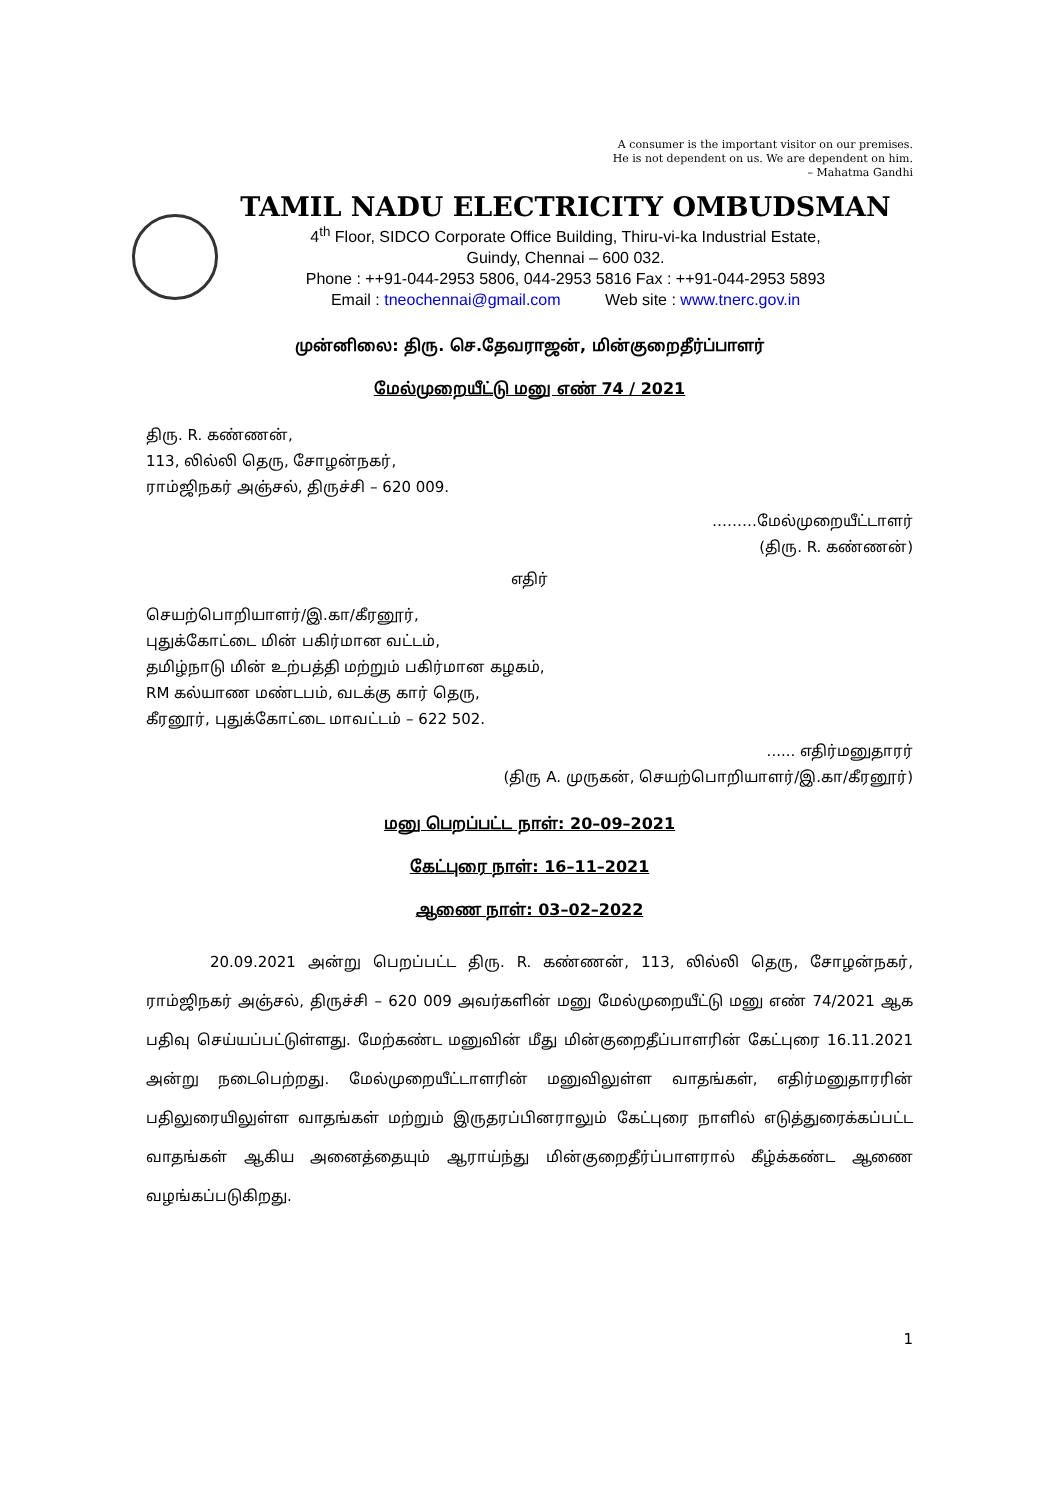A consumer is the important visitor on our premises.
He is not dependent on us. We are dependent on him.
– Mahatma Gandhi
TAMIL NADU ELECTRICITY OMBUDSMAN
4<sup>th</sup> Floor, SIDCO Corporate Office Building, Thiru-vi-ka Industrial Estate,
Guindy, Chennai – 600 032.
Phone : ++91-044-2953 5806, 044-2953 5816 Fax : ++91-044-2953 5893
Email : tneochennai@gmail.com Web site : www.tnerc.gov.in
முன்னிலை: திரு. செ.தேவராஜன், மின்குறைதீர்ப்பாளர்
மேல்முறையீட்டு மனு எண் 74 / 2021
திரு. R. கண்ணன்,
113, லில்லி தெரு, சோழன்நகர்,
ராம்ஜிநகர் அஞ்சல், திருச்சி – 620 009.
………மேல்முறையீட்டாளர்
(திரு. R. கண்ணன்)
எதிர்
செயற்பொறியாளர்/இ.கா/கீரனூர்,
புதுக்கோட்டை மின் பகிர்மான வட்டம்,
தமிழ்நாடு மின் உற்பத்தி மற்றும் பகிர்மான கழகம்,
RM கல்யாண மண்டபம், வடக்கு கார் தெரு,
கீரனூர், புதுக்கோட்டை மாவட்டம் – 622 502.
...... எதிர்மனுதாரர்
(திரு A. முருகன், செயற்பொறியாளர்/இ.கா/கீரனூர்)
மனு பெறப்பட்ட நாள்: 20–09–2021
கேட்புரை நாள்: 16–11–2021
ஆணை நாள்: 03–02–2022
20.09.2021 அன்று பெறப்பட்ட திரு. R. கண்ணன், 113, லில்லி தெரு, சோழன்நகர், ராம்ஜிநகர் அஞ்சல், திருச்சி – 620 009 அவர்களின் மனு மேல்முறையீட்டு மனு எண் 74/2021 ஆக பதிவு செய்யப்பட்டுள்ளது. மேற்கண்ட மனுவின் மீது மின்குறைதீப்பாளரின் கேட்புரை 16.11.2021 அன்று நடைபெற்றது. மேல்முறையீட்டாளரின் மனுவிலுள்ள வாதங்கள், எதிர்மனுதாரரின் பதிலுரையிலுள்ள வாதங்கள் மற்றும் இருதரப்பினராலும் கேட்புரை நாளில் எடுத்துரைக்கப்பட்ட வாதங்கள் ஆகிய அனைத்தையும் ஆராய்ந்து மின்குறைதீர்ப்பாளரால் கீழ்க்கண்ட ஆணை வழங்கப்படுகிறது.
1